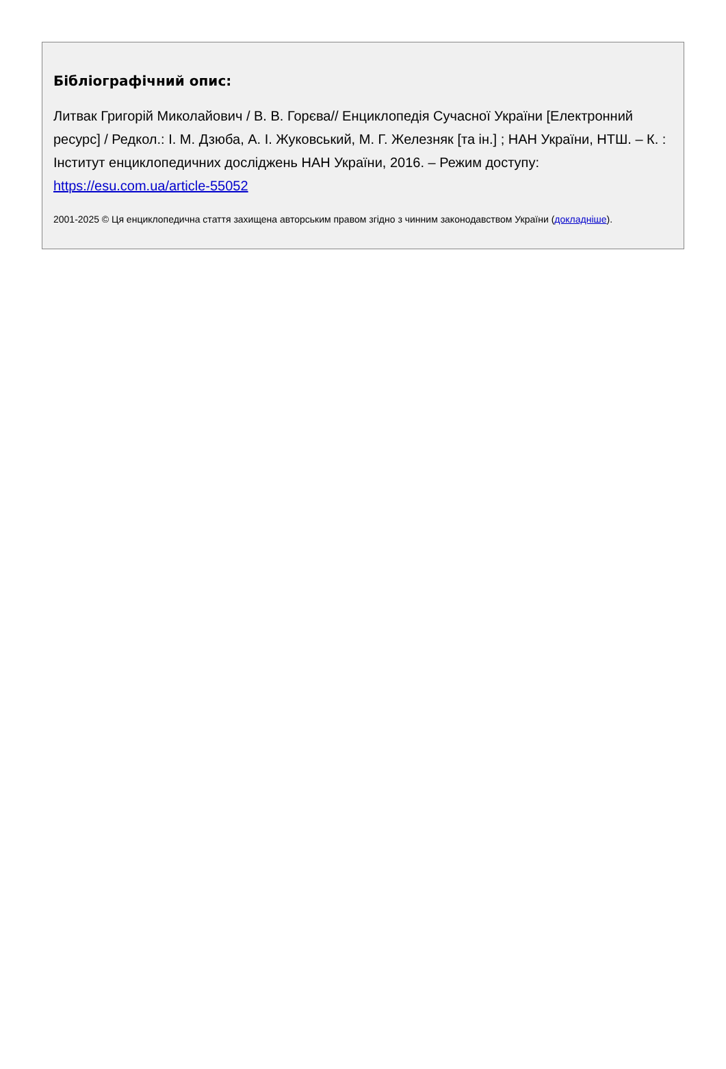Бібліографічний опис:
Литвак Григорій Миколайович / В. В. Горєва// Енциклопедія Сучасної України [Електронний ресурс] / Редкол.: І. М. Дзюба, А. І. Жуковський, М. Г. Железняк [та ін.] ; НАН України, НТШ. – К. : Інститут енциклопедичних досліджень НАН України, 2016. – Режим доступу: https://esu.com.ua/article-55052
2001-2025 © Ця енциклопедична стаття захищена авторським правом згідно з чинним законодавством України (докладніше).